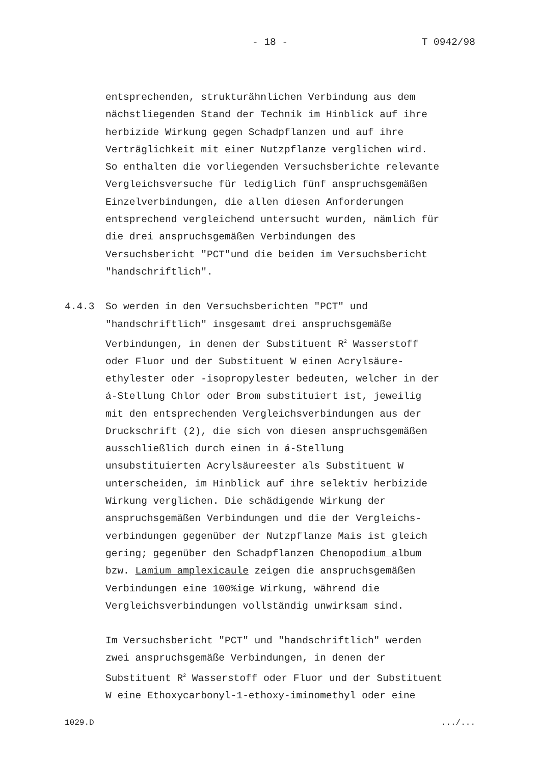- 18 - T 0942/98
entsprechenden, strukturähnlichen Verbindung aus dem nächstliegenden Stand der Technik im Hinblick auf ihre herbizide Wirkung gegen Schadpflanzen und auf ihre Verträglichkeit mit einer Nutzpflanze verglichen wird. So enthalten die vorliegenden Versuchsberichte relevante Vergleichsversuche für lediglich fünf anspruchsgemäßen Einzelverbindungen, die allen diesen Anforderungen entsprechend vergleichend untersucht wurden, nämlich für die drei anspruchsgemäßen Verbindungen des Versuchsbericht "PCT"und die beiden im Versuchsbericht "handschriftlich".
4.4.3 So werden in den Versuchsberichten "PCT" und "handschriftlich" insgesamt drei anspruchsgemäße Verbindungen, in denen der Substituent R<sup>2</sup> Wasserstoff oder Fluor und der Substituent W einen Acrylsäure- ethylester oder -isopropylester bedeuten, welcher in der á-Stellung Chlor oder Brom substituiert ist, jeweilig mit den entsprechenden Vergleichsverbindungen aus der Druckschrift (2), die sich von diesen anspruchsgemäßen ausschließlich durch einen in á-Stellung unsubstituierten Acrylsäureester als Substituent W unterscheiden, im Hinblick auf ihre selektiv herbizide Wirkung verglichen. Die schädigende Wirkung der anspruchsgemäßen Verbindungen und die der Vergleichs- verbindungen gegenüber der Nutzpflanze Mais ist gleich gering; gegenüber den Schadpflanzen Chenopodium album bzw. Lamium amplexicaule zeigen die anspruchsgemäßen Verbindungen eine 100%ige Wirkung, während die Vergleichsverbindungen vollständig unwirksam sind.
Im Versuchsbericht "PCT" und "handschriftlich" werden zwei anspruchsgemäße Verbindungen, in denen der Substituent R<sup>2</sup> Wasserstoff oder Fluor und der Substituent W eine Ethoxycarbonyl-1-ethoxy-iminomethyl oder eine
1029.D.../...